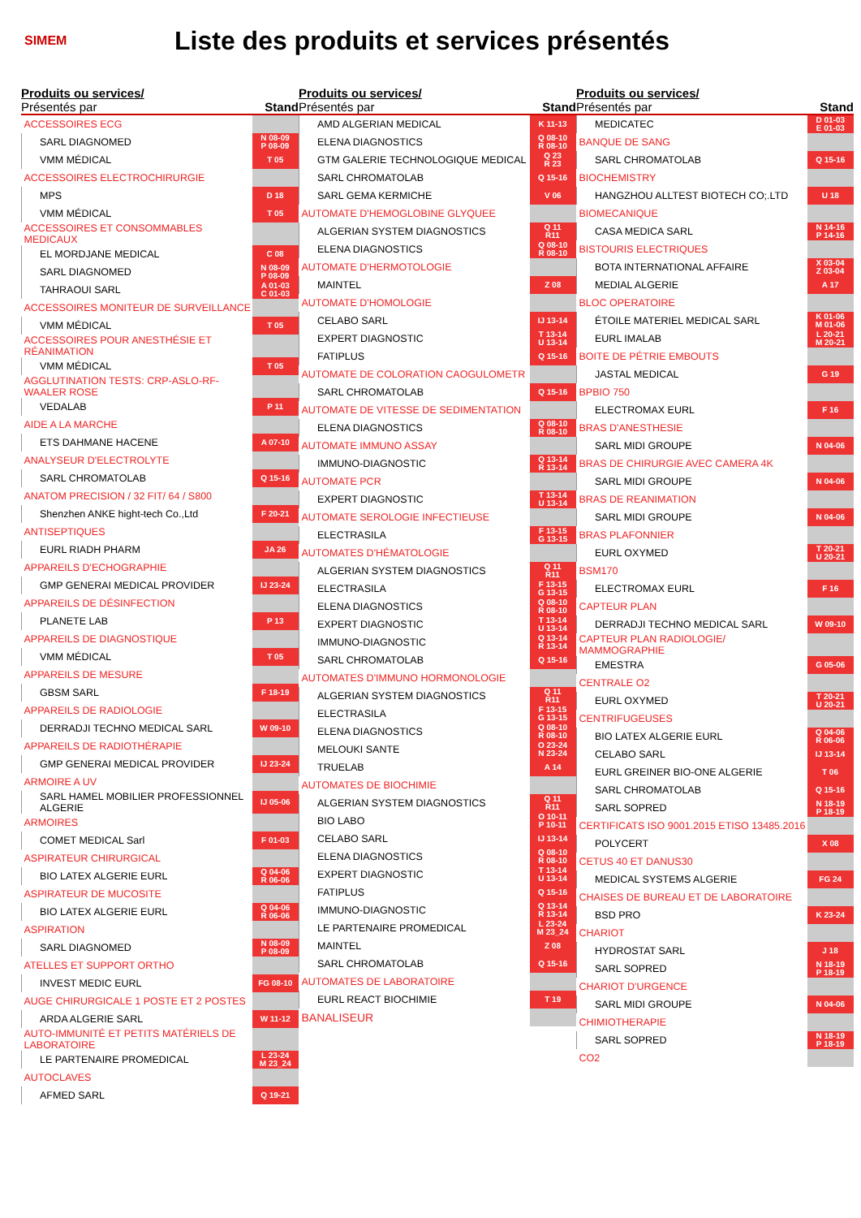SIMEM
Liste des produits et services présentés
Produits ou services/
Présentés par
Stand
| ACCESSOIRES ECG | |
| SARL DIAGNOMED | N 08-09 P 08-09 |
| VMM MÉDICAL | T 05 |
| ACCESSOIRES ELECTROCHIRURGIE | |
| MPS | D 18 |
| VMM MÉDICAL | T 05 |
| ACCESSOIRES ET CONSOMMABLES MEDICAUX | |
| EL MORDJANE MEDICAL | C 08 |
| SARL DIAGNOMED | N 08-09 P 08-09 |
| TAHRAOUI SARL | A 01-03 C 01-03 |
| ACCESSOIRES MONITEUR DE SURVEILLANCE | |
| VMM MÉDICAL | T 05 |
| ACCESSOIRES POUR ANESTHÉSIE ET RÉANIMATION | |
| VMM MÉDICAL | T 05 |
| AGGLUTINATION TESTS: CRP-ASLO-RF-WAALER ROSE | |
| VEDALAB | P 11 |
| AIDE A LA MARCHE | |
| ETS DAHMANE HACENE | A 07-10 |
| ANALYSEUR D'ELECTROLYTE | |
| SARL CHROMATOLAB | Q 15-16 |
| ANATOM PRECISION / 32 FIT/ 64 / S800 | |
| Shenzhen ANKE hight-tech Co.,Ltd | F 20-21 |
| ANTISEPTIQUES | |
| EURL RIADH PHARM | JA 26 |
| APPAREILS D'ECHOGRAPHIE | |
| GMP GENERAI MEDICAL PROVIDER | IJ 23-24 |
| APPAREILS DE DÉSINFECTION | |
| PLANETE LAB | P 13 |
| APPAREILS DE DIAGNOSTIQUE | |
| VMM MÉDICAL | T 05 |
| APPAREILS DE MESURE | |
| GBSM SARL | F 18-19 |
| APPAREILS DE RADIOLOGIE | |
| DERRADJI TECHNO MEDICAL SARL | W 09-10 |
| APPAREILS DE RADIOTHÉRAPIE | |
| GMP GENERAI MEDICAL PROVIDER | IJ 23-24 |
| ARMOIRE A UV | |
| SARL HAMEL MOBILIER PROFESSIONNEL ALGERIE | IJ 05-06 |
| ARMOIRES | |
| COMET MEDICAL Sarl | F 01-03 |
| ASPIRATEUR CHIRURGICAL | |
| BIO LATEX ALGERIE EURL | Q 04-06 R 06-06 |
| ASPIRATEUR DE MUCOSITE | |
| BIO LATEX ALGERIE EURL | Q 04-06 R 06-06 |
| ASPIRATION | |
| SARL DIAGNOMED | N 08-09 P 08-09 |
| ATELLES ET SUPPORT ORTHO | |
| INVEST MEDIC EURL | FG 08-10 |
| AUGE CHIRURGICALE 1 POSTE ET 2 POSTES | |
| ARDA ALGERIE SARL | W 11-12 |
| AUTO-IMMUNITÉ ET PETITS MATÉRIELS DE LABORATOIRE | |
| LE PARTENAIRE PROMEDICAL | L 23-24 M 23_24 |
| AUTOCLAVES | |
| AFMED SARL | Q 19-21 |
Produits ou services/
Présentés par
Stand
| AMD ALGERIAN MEDICAL | K 11-13 |
| ELENA DIAGNOSTICS | Q 08-10 R 08-10 |
| GTM GALERIE TECHNOLOGIQUE MEDICAL | Q 23 R 23 |
| SARL CHROMATOLAB | Q 15-16 |
| SARL GEMA KERMICHE | V 06 |
| AUTOMATE D'HEMOGLOBINE GLYQUEE | |
| ALGERIAN SYSTEM DIAGNOSTICS | Q 11 R11 |
| ELENA DIAGNOSTICS | Q 08-10 R 08-10 |
| AUTOMATE D'HERMOTOLOGIE | |
| MAINTEL | Z 08 |
| AUTOMATE D'HOMOLOGIE | |
| CELABO SARL | IJ 13-14 |
| EXPERT DIAGNOSTIC | T 13-14 U 13-14 |
| FATIPLUS | Q 15-16 |
| AUTOMATE DE COLORATION CAOGULOMETR | |
| SARL CHROMATOLAB | Q 15-16 |
| AUTOMATE DE VITESSE DE SEDIMENTATION | |
| ELENA DIAGNOSTICS | Q 08-10 R 08-10 |
| AUTOMATE IMMUNO ASSAY | |
| IMMUNO-DIAGNOSTIC | Q 13-14 R 13-14 |
| AUTOMATE PCR | |
| EXPERT DIAGNOSTIC | T 13-14 U 13-14 |
| AUTOMATE SEROLOGIE INFECTIEUSE | |
| ELECTRASILA | F 13-15 G 13-15 |
| AUTOMATES D'HÉMATOLOGIE | |
| ALGERIAN SYSTEM DIAGNOSTICS | Q 11 R11 |
| ELECTRASILA | F 13-15 G 13-15 |
| ELENA DIAGNOSTICS | Q 08-10 R 08-10 |
| EXPERT DIAGNOSTIC | T 13-14 U 13-14 |
| IMMUNO-DIAGNOSTIC | Q 13-14 R 13-14 |
| SARL CHROMATOLAB | Q 15-16 |
| AUTOMATES D'IMMUNO HORMONOLOGIE | |
| ALGERIAN SYSTEM DIAGNOSTICS | Q 11 R11 |
| ELECTRASILA | F 13-15 G 13-15 |
| ELENA DIAGNOSTICS | Q 08-10 R 08-10 |
| MELOUKI SANTE | O 23-24 N 23-24 |
| TRUELAB | A 14 |
| AUTOMATES DE BIOCHIMIE | |
| ALGERIAN SYSTEM DIAGNOSTICS | Q 11 R11 |
| BIO LABO | O 10-11 P 10-11 |
| CELABO SARL | IJ 13-14 |
| ELENA DIAGNOSTICS | Q 08-10 R 08-10 |
| EXPERT DIAGNOSTIC | T 13-14 U 13-14 |
| FATIPLUS | Q 15-16 |
| IMMUNO-DIAGNOSTIC | Q 13-14 R 13-14 |
| LE PARTENAIRE PROMEDICAL | L 23-24 M 23_24 |
| MAINTEL | Z 08 |
| SARL CHROMATOLAB | Q 15-16 |
| AUTOMATES DE LABORATOIRE | |
| EURL REACT BIOCHIMIE | T 19 |
| BANALISEUR | |
Produits ou services/
Présentés par
Stand
| MEDICATEC | D 01-03 E 01-03 |
| BANQUE DE SANG | |
| SARL CHROMATOLAB | Q 15-16 |
| BIOCHEMISTRY | |
| HANGZHOU ALLTEST BIOTECH CO;.LTD | U 18 |
| BIOMECANIQUE | |
| CASA MEDICA SARL | N 14-16 P 14-16 |
| BISTOURIS ELECTRIQUES | |
| BOTA INTERNATIONAL AFFAIRE | X 03-04 Z 03-04 |
| MEDIAL ALGERIE | A 17 |
| BLOC OPERATOIRE | |
| ÉTOILE MATERIEL MEDICAL SARL | K 01-06 M 01-06 |
| EURL IMALAB | L 20-21 M 20-21 |
| BOITE DE PÉTRIE EMBOUTS | |
| JASTAL MEDICAL | G 19 |
| BPBIO 750 | |
| ELECTROMAX EURL | F 16 |
| BRAS D'ANESTHESIE | |
| SARL MIDI GROUPE | N 04-06 |
| BRAS DE CHIRURGIE AVEC CAMERA 4K | |
| SARL MIDI GROUPE | N 04-06 |
| BRAS DE REANIMATION | |
| SARL MIDI GROUPE | N 04-06 |
| BRAS PLAFONNIER | |
| EURL OXYMED | T 20-21 U 20-21 |
| BSM170 | |
| ELECTROMAX EURL | F 16 |
| CAPTEUR PLAN | |
| DERRADJI TECHNO MEDICAL SARL | W 09-10 |
| CAPTEUR PLAN RADIOLOGIE/ MAMMOGRAPHIE | |
| EMESTRA | G 05-06 |
| CENTRALE O2 | |
| EURL OXYMED | T 20-21 U 20-21 |
| CENTRIFUGEUSES | |
| BIO LATEX ALGERIE EURL | Q 04-06 R 06-06 |
| CELABO SARL | IJ 13-14 |
| EURL GREINER BIO-ONE ALGERIE | T 06 |
| SARL CHROMATOLAB | Q 15-16 |
| SARL SOPRED | N 18-19 P 18-19 |
| CERTIFICATS ISO 9001.2015 ETISO 13485.2016 | |
| POLYCERT | X 08 |
| CETUS 40 ET DANUS30 | |
| MEDICAL SYSTEMS ALGERIE | FG 24 |
| CHAISES DE BUREAU ET DE LABORATOIRE | |
| BSD PRO | K 23-24 |
| CHARIOT | |
| HYDROSTAT SARL | J 18 |
| SARL SOPRED | N 18-19 P 18-19 |
| CHARIOT D'URGENCE | |
| SARL MIDI GROUPE | N 04-06 |
| CHIMIOTHERAPIE | |
| SARL SOPRED | N 18-19 P 18-19 |
| CO2 | |